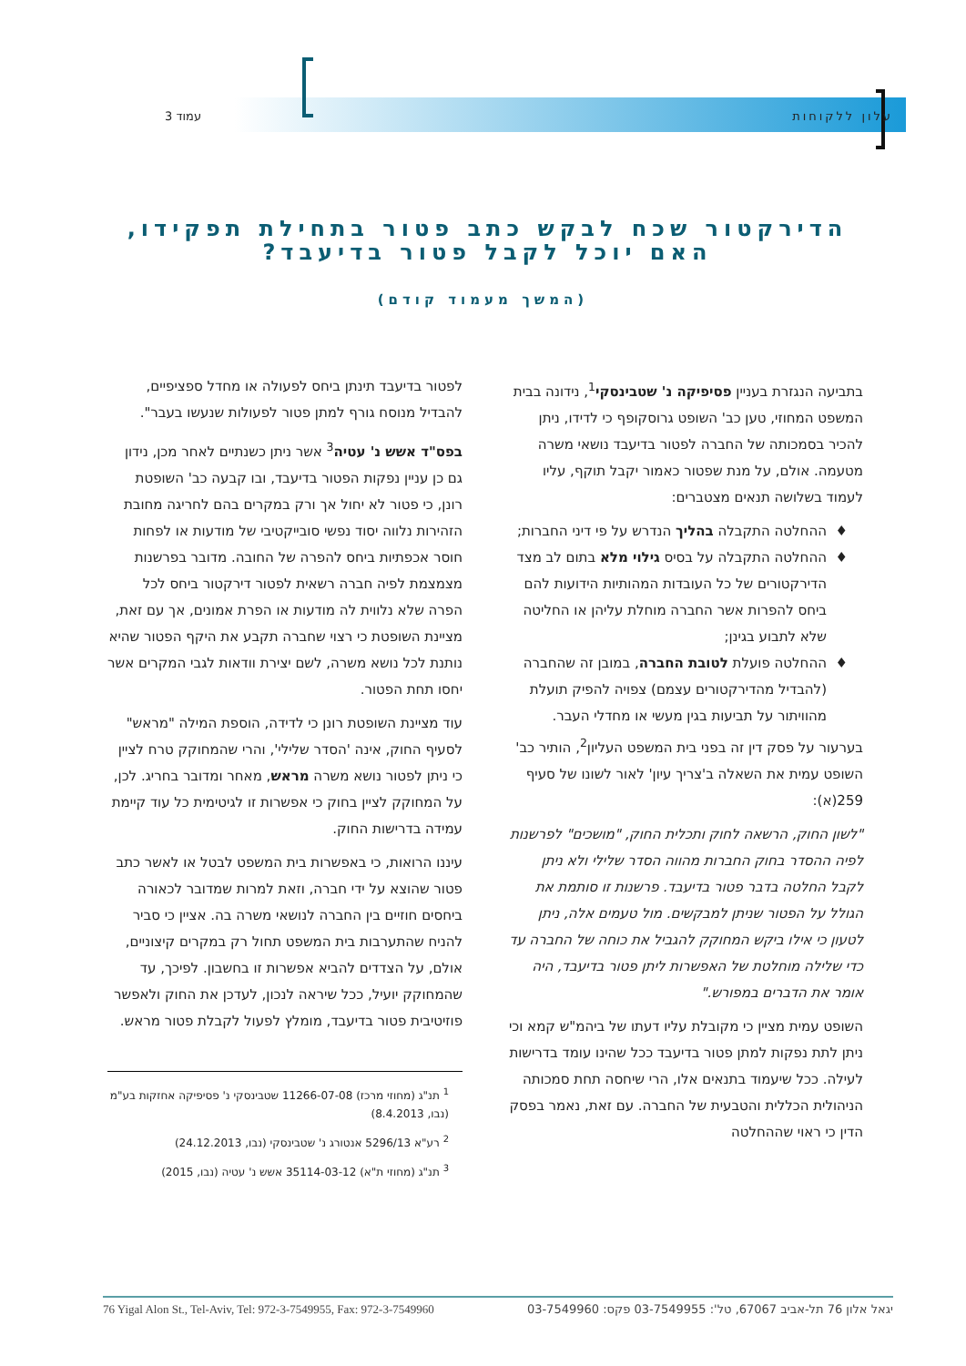עלון ללקוחות עמוד 3
הדירקטור שכח לבקש כתב פטור בתחילת תפקידו, האם יוכל לקבל פטור בדיעבד?
(המשך מעמוד קודם)
בתביעה הנגזרת בעניין פסיפיקה נ' שטבינסקי<sup>1</sup>, נידונה בבית המשפט המחוזי, טען כב' השופט גרוסקופף כי לדידו, ניתן להכיר בסמכותה של החברה לפטור בדיעבד נושאי משרה מטעמה. אולם, על מנת שפטור כאמור יקבל תוקף, עליו לעמוד בשלושה תנאים מצטברים:
ההחלטה התקבלה בהליך הנדרש על פי דיני החברות;
ההחלטה התקבלה על בסיס גילוי מלא בתום לב מצד הדירקטורים של כל העובדות המהותיות הידועות להם ביחס להפרות אשר החברה מוחלת עליהן או החליטה שלא לתבוע בגינן;
ההחלטה פועלת לטובת החברה, במובן זה שהחברה (להבדיל מהדירקטורים עצמם) צפויה להפיק תועלת מהוויתור על תביעות בגין מעשי או מחדלי העבר.
בערעור על פסק דין זה בפני בית המשפט העליון<sup>2</sup>, הותיר כב' השופט עמית את השאלה ב'צריך עיון' לאור לשונו של סעיף 259(א):
"לשון החוק, הרשאה לחוק ותכלית החוק, "מושכים" לפרשנות לפיה ההסדר בחוק החברות מהווה הסדר שלילי ולא ניתן לקבל החלטה בדבר פטור בדיעבד. פרשנות זו סותמת את הגולל על הפטור שניתן למבקשים. מול טעמים אלה, ניתן לטעון כי אילו ביקש המחוקק להגביל את כוחה של החברה עד כדי שלילה מוחלטת של האפשרות ליתן פטור בדיעבד, היה אומר את הדברים במפורש."
השופט עמית מציין כי מקובלת עליו דעתו של ביהמ"ש קמא וכי ניתן לתת נפקות למתן פטור בדיעבד ככל שהינו עומד בדרישות לעילה. ככל שיעמוד בתנאים אלו, הרי שיחסה תחת סמכותה הניהולית הכללית והטבעית של החברה. עם זאת, נאמר בפסק הדין כי ראוי שההחלטה
לפטור בדיעבד תינתן ביחס לפעולה או מחדל ספציפיים, להבדיל מנוסח גורף למתן פטור לפעולות שנעשו בעבר".
בפס"ד אשש נ' עטיה<sup>3</sup> אשר ניתן כשנתיים לאחר מכן, נידון גם כן עניין נפקות הפטור בדיעבד, ובו קבעה כב' השופטת רונן, כי פטור לא יחול אך ורק במקרים בהם לחריגה מחובת הזהירות נלווה יסוד נפשי סובייקטיבי של מודעות או לפחות חוסר אכפתיות ביחס להפרה של החובה. מדובר בפרשנות מצמצמת לפיה חברה רשאית לפטור דירקטור ביחס לכל הפרה שלא נלווית לה מודעות או הפרת אמונים, אך עם זאת, מציינת השופטת כי רצוי שחברה תקבע את היקף הפטור שהיא נותנת לכל נושא משרה, לשם יצירת וודאות לגבי המקרים אשר יחסו תחת הפטור.
עוד מציינת השופטת רונן כי לדידה, הוספת המילה "מראש" לסעיף החוק, אינה 'הסדר שלילי', והרי שהמחוקק טרח לציין כי ניתן לפטור נושא משרה מראש, מאחר ומדובר בחריג. לכן, על המחוקק לציין בחוק כי אפשרות זו לגיטימית כל עוד קיימת עמידה בדרישות החוק.
עיננו הרואות, כי באפשרות בית המשפט לבטל או לאשר כתב פטור שהוצא על ידי חברה, וזאת למרות שמדובר לכאורה ביחסים חוזיים בין החברה לנושאי משרה בה. אציין כי סביר להניח שהתערבות בית המשפט תחול רק במקרים קיצוניים, אולם, על הצדדים להביא אפשרות זו בחשבון. לפיכך, עד שהמחוקק יועיל, ככל שיראה לנכון, לעדכן את החוק ולאפשר פוזיטיבית פטור בדיעבד, מומלץ לפעול לקבלת פטור מראש.
<sup>1</sup> תנ"ג (מחוזי מרכז) 11266-07-08 שטבינסקי נ' פסיפיקה אחזקות בע"מ (נבו, 8.4.2013)
<sup>2</sup> רע"א 5296/13 אנטורג נ' שטבינסקי (נבו, 24.12.2013)
<sup>3</sup> תנ"ג (מחוזי ת"א) 35114-03-12 אשש נ' עטיה (נבו, 2015)
יגאל אלון 76 תל-אביב 67067, טל': 03-7549955 פקס: 03-7549960 76 Yigal Alon St., Tel-Aviv, Tel: 972-3-7549955, Fax: 972-3-7549960